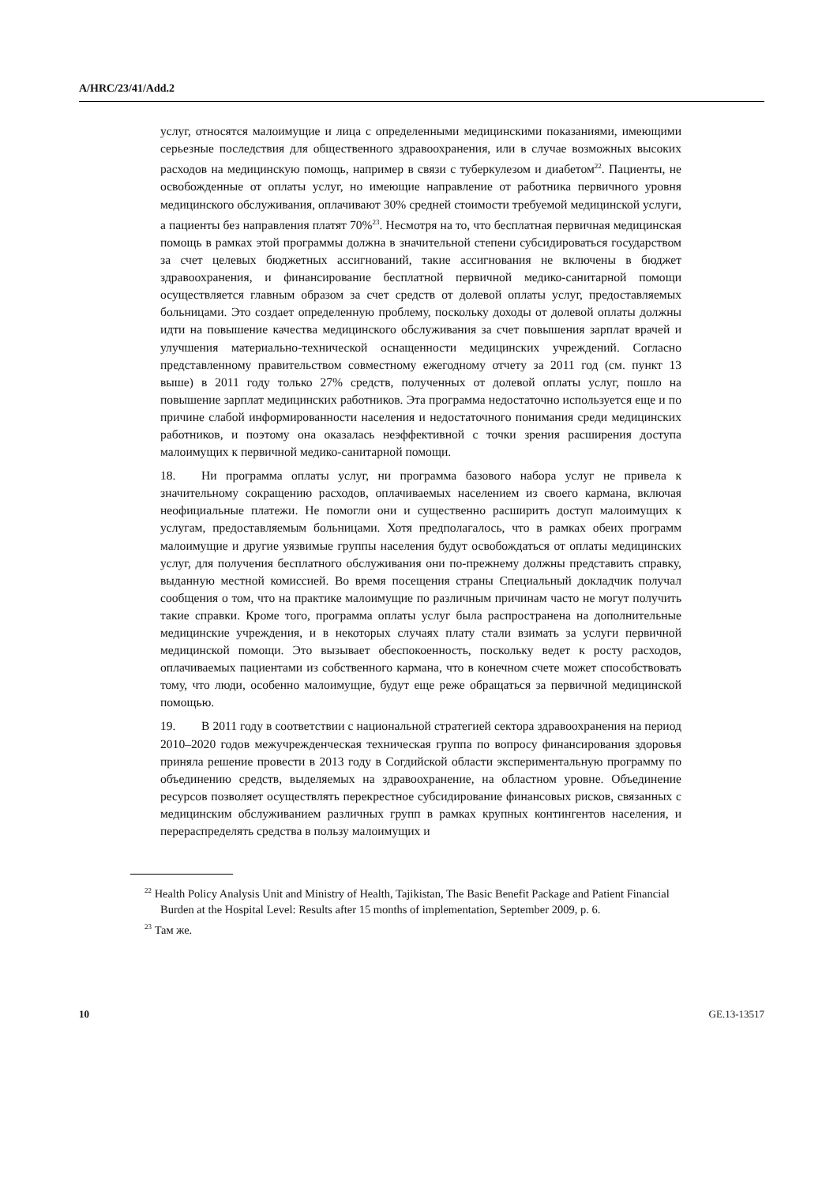A/HRC/23/41/Add.2
услуг, относятся малоимущие и лица с определенными медицинскими показаниями, имеющими серьезные последствия для общественного здравоохранения, или в случае возможных высоких расходов на медицинскую помощь, например в связи с туберкулезом и диабетом<sup>22</sup>. Пациенты, не освобожденные от оплаты услуг, но имеющие направление от работника первичного уровня медицинского обслуживания, оплачивают 30% средней стоимости требуемой медицинской услуги, а пациенты без направления платят 70%<sup>23</sup>. Несмотря на то, что бесплатная первичная медицинская помощь в рамках этой программы должна в значительной степени субсидироваться государством за счет целевых бюджетных ассигнований, такие ассигнования не включены в бюджет здравоохранения, и финансирование бесплатной первичной медико-санитарной помощи осуществляется главным образом за счет средств от долевой оплаты услуг, предоставляемых больницами. Это создает определенную проблему, поскольку доходы от долевой оплаты должны идти на повышение качества медицинского обслуживания за счет повышения зарплат врачей и улучшения материально-технической оснащенности медицинских учреждений. Согласно представленному правительством совместному ежегодному отчету за 2011 год (см. пункт 13 выше) в 2011 году только 27% средств, полученных от долевой оплаты услуг, пошло на повышение зарплат медицинских работников. Эта программа недостаточно используется еще и по причине слабой информированности населения и недостаточного понимания среди медицинских работников, и поэтому она оказалась неэффективной с точки зрения расширения доступа малоимущих к первичной медико-санитарной помощи.
18. Ни программа оплаты услуг, ни программа базового набора услуг не привела к значительному сокращению расходов, оплачиваемых населением из своего кармана, включая неофициальные платежи. Не помогли они и существенно расширить доступ малоимущих к услугам, предоставляемым больницами. Хотя предполагалось, что в рамках обеих программ малоимущие и другие уязвимые группы населения будут освобождаться от оплаты медицинских услуг, для получения бесплатного обслуживания они по-прежнему должны представить справку, выданную местной комиссией. Во время посещения страны Специальный докладчик получал сообщения о том, что на практике малоимущие по различным причинам часто не могут получить такие справки. Кроме того, программа оплаты услуг была распространена на дополнительные медицинские учреждения, и в некоторых случаях плату стали взимать за услуги первичной медицинской помощи. Это вызывает обеспокоенность, поскольку ведет к росту расходов, оплачиваемых пациентами из собственного кармана, что в конечном счете может способствовать тому, что люди, особенно малоимущие, будут еще реже обращаться за первичной медицинской помощью.
19. В 2011 году в соответствии с национальной стратегией сектора здравоохранения на период 2010–2020 годов межучрежденческая техническая группа по вопросу финансирования здоровья приняла решение провести в 2013 году в Согдийской области экспериментальную программу по объединению средств, выделяемых на здравоохранение, на областном уровне. Объединение ресурсов позволяет осуществлять перекрестное субсидирование финансовых рисков, связанных с медицинским обслуживанием различных групп в рамках крупных контингентов населения, и перераспределять средства в пользу малоимущих и
<sup>22</sup> Health Policy Analysis Unit and Ministry of Health, Tajikistan, The Basic Benefit Package and Patient Financial Burden at the Hospital Level: Results after 15 months of implementation, September 2009, p. 6.
<sup>23</sup> Там же.
10 GE.13-13517